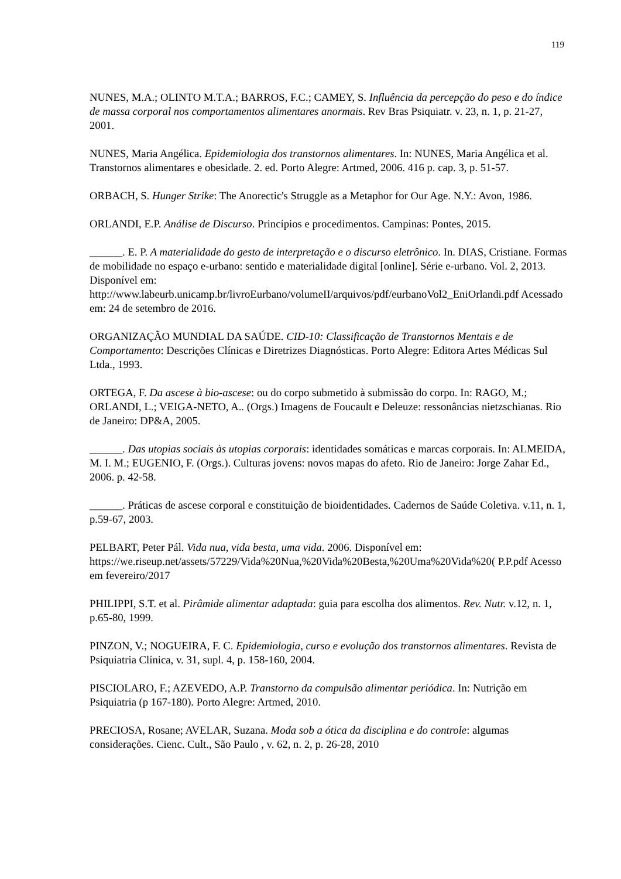119
NUNES, M.A.; OLINTO M.T.A.; BARROS, F.C.; CAMEY, S. Influência da percepção do peso e do índice de massa corporal nos comportamentos alimentares anormais. Rev Bras Psiquiatr. v. 23, n. 1, p. 21-27, 2001.
NUNES, Maria Angélica. Epidemiologia dos transtornos alimentares. In: NUNES, Maria Angélica et al. Transtornos alimentares e obesidade. 2. ed. Porto Alegre: Artmed, 2006. 416 p. cap. 3, p. 51-57.
ORBACH, S. Hunger Strike: The Anorectic's Struggle as a Metaphor for Our Age. N.Y.: Avon, 1986.
ORLANDI, E.P. Análise de Discurso. Princípios e procedimentos. Campinas: Pontes, 2015.
______. E. P. A materialidade do gesto de interpretação e o discurso eletrônico. In. DIAS, Cristiane. Formas de mobilidade no espaço e-urbano: sentido e materialidade digital [online]. Série e-urbano. Vol. 2, 2013. Disponível em: http://www.labeurb.unicamp.br/livroEurbano/volumeII/arquivos/pdf/eurbanoVol2_EniOrlandi.pdf Acessado em: 24 de setembro de 2016.
ORGANIZAÇÃO MUNDIAL DA SAÚDE. CID-10: Classificação de Transtornos Mentais e de Comportamento: Descrições Clínicas e Diretrizes Diagnósticas. Porto Alegre: Editora Artes Médicas Sul Ltda., 1993.
ORTEGA, F. Da ascese à bio-ascese: ou do corpo submetido à submissão do corpo. In: RAGO, M.; ORLANDI, L.; VEIGA-NETO, A.. (Orgs.) Imagens de Foucault e Deleuze: ressonâncias nietzschianas. Rio de Janeiro: DP&A, 2005.
______. Das utopias sociais às utopias corporais: identidades somáticas e marcas corporais. In: ALMEIDA, M. I. M.; EUGENIO, F. (Orgs.). Culturas jovens: novos mapas do afeto. Rio de Janeiro: Jorge Zahar Ed., 2006. p. 42-58.
______. Práticas de ascese corporal e constituição de bioidentidades. Cadernos de Saúde Coletiva. v.11, n. 1, p.59-67, 2003.
PELBART, Peter Pál. Vida nua, vida besta, uma vida. 2006. Disponível em: https://we.riseup.net/assets/57229/Vida%20Nua,%20Vida%20Besta,%20Uma%20Vida%20( P.P.pdf Acesso em fevereiro/2017
PHILIPPI, S.T. et al. Pirâmide alimentar adaptada: guia para escolha dos alimentos. Rev. Nutr. v.12, n. 1, p.65-80, 1999.
PINZON, V.; NOGUEIRA, F. C. Epidemiologia, curso e evolução dos transtornos alimentares. Revista de Psiquiatria Clínica, v. 31, supl. 4, p. 158-160, 2004.
PISCIOLARO, F.; AZEVEDO, A.P. Transtorno da compulsão alimentar periódica. In: Nutrição em Psiquiatria (p 167-180). Porto Alegre: Artmed, 2010.
PRECIOSA, Rosane; AVELAR, Suzana. Moda sob a ótica da disciplina e do controle: algumas considerações. Cienc. Cult., São Paulo , v. 62, n. 2, p. 26-28, 2010